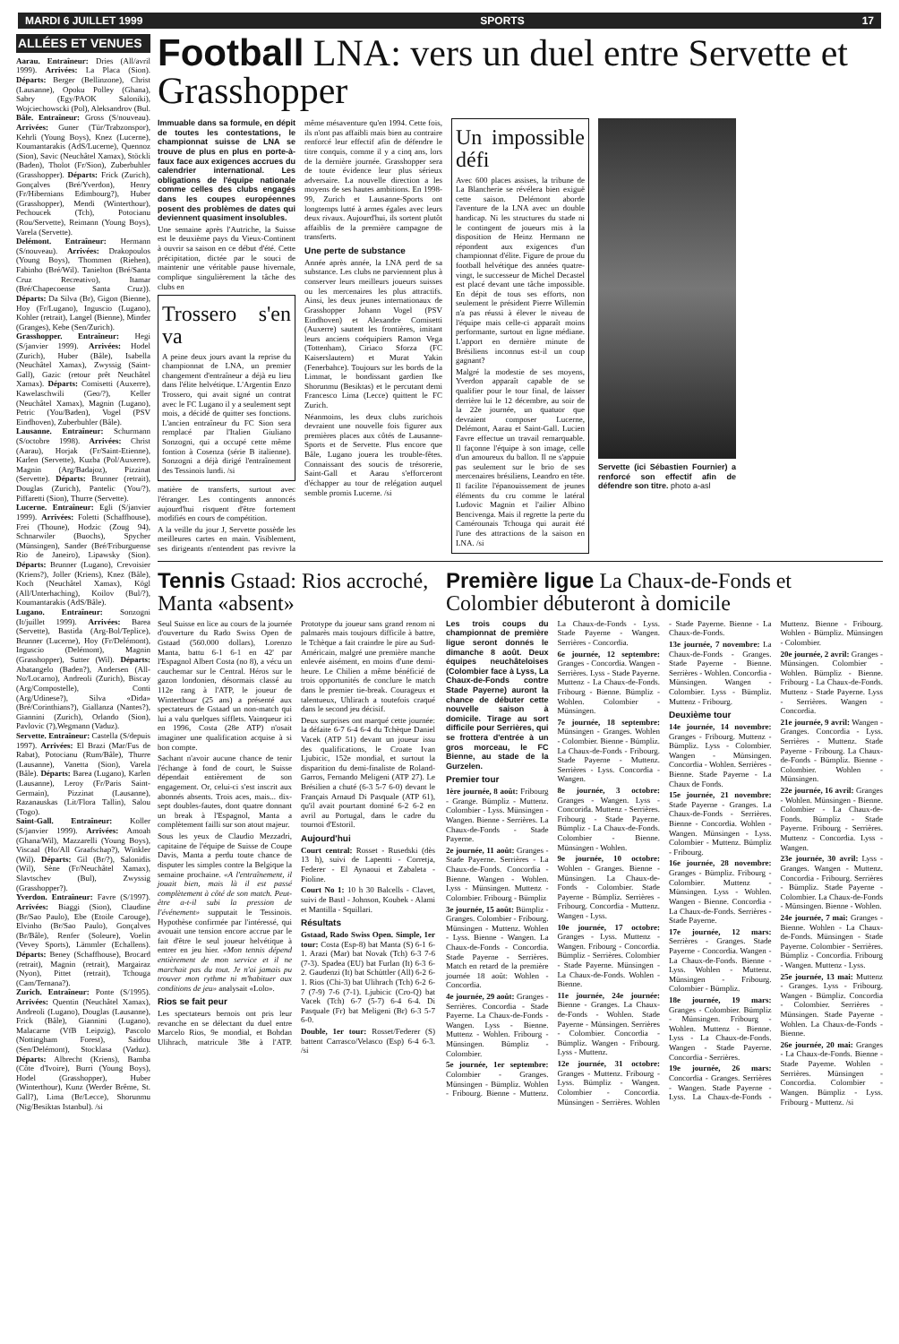MARDI 6 JUILLET 1999 SPORTS 17
ALLÉES ET VENUES
Aarau. Entraîneur: Dries (All/avril 1999). Arrivées: La Placa (Sion). Départs: Berger (Bellinzone), Christ (Lausanne), Opoku Polley (Ghana), Sabry (Egy/PAOK Saloniki), Wojciechowscki (Pol), Aleksandrov (Bul.
Bâle. Entraîneur: Gross (S/nouveau). Arrivées: Guner (Tür/Trabzonspor), Kehrli (Young Boys), Knez (Lucerne), Koumantarakis (AdS/Lucerne), Quennoz (Sion), Savic (Neuchâtel Xamax), Stöckli (Baden), Tholot (Fr/Sion), Zuberbuhler (Grasshopper). Départs: Frick (Zurich), Gonçalves (Bré/Yverdon), Henry (Fr/Hibernians Edimbourg?), Huber (Grasshopper), Mendi (Winterthour), Pechoucek (Tch), Potocianu (Rou/Servette), Reimann (Young Boys), Varela (Servette).
Delémont. Entraîneur: Hermann (S/nouveau). Arrivées: Drakopoulos (Young Boys), Thommen (Riehen), Fabinho (Bré/Wil). Tanielton (Bré/Santa Cruz Recreativo), Itamar (Bré/Chapecoense Santa Cruz)). Départs: Da Silva (Br), Gigon (Bienne), Hoy (Fr/Lugano), Inguscio (Lugano), Kohler (retrait), Langel (Bienne), Minder (Granges), Kebe (Sen/Zurich).
Grasshopper. Entraîneur: Hegi (S/janvier 1999). Arrivées: Hodel (Zurich), Huber (Bâle), Isabella (Neuchâtel Xamax), Zwyssig (Saint-Gall), Gazic (retour prêt Neuchâtel Xamax). Départs: Comisetti (Auxerre), Kawelaschwili (Geo/?), Keller (Neuchâtel Xamax), Magnin (Lugano), Petric (You/Baden), Vogel (PSV Eindhoven), Zuberbuhler (Bâle).
Lausanne. Entraîneur: Schurmann (S/octobre 1998). Arrivées: Christ (Aarau), Horjak (Fr/Saint-Etienne), Karlen (Servette), Kuzba (Pol/Auxerre), Magnin (Arg/Badajoz), Pizzinat (Servette). Départs: Brunner (retrait), Douglas (Zurich), Pantelic (You/?), Piffaretti (Sion), Thurre (Servette).
Lucerne. Entraîneur: Egli (S/janvier 1999). Arrivées: Foletti (Schaffhouse), Frei (Thoune), Hodzic (Zoug 94), Schnarwiler (Buochs), Spycher (Münsingen), Sander (Bré/Friburguense Rio de Janeiro), Lipawsky (Sion). Départs: Brunner (Lugano), Crevoisier (Kriens?), Joller (Kriens), Knez (Bâle), Koch (Neuchâtel Xamax), Kögl (All/Unterhaching), Koilov (Bul/?), Koumantarakis (AdS/Bâle).
Lugano. Entraîneur: Sonzogni (It/juillet 1999). Arrivées: Barea (Servette), Bastida (Arg-Bol/Teplice), Brunner (Lucerne), Hoy (Fr/Delémont), Inguscio (Delémont), Magnin (Grasshopper), Sutter (Wil). Départs: Abatangelo (Baden?), Andersen (All-No/Locarno), Andreoli (Zurich), Biscay (Arg/Compostelle), Conti (Arg/Udinese?), Silva «Dida» (Bré/Corinthians?), Giallanza (Nantes?), Giannini (Zurich), Orlando (Sion), Pavlovic (?),Wegmann (Vaduz).
Servette. Entraîneur: Castella (S/depuis 1997). Arrivées: El Brazi (Mar/Fus de Rabat), Potocianu (Rum/Bâle), Thurre (Lausanne), Vanetta (Sion), Varela (Bâle). Départs: Barea (Lugano), Karlen (Lausanne), Leroy (Fr/Paris Saint-Germain), Pizzinat (Lausanne), Razanauskas (Lit/Flora Tallin), Salou (Togo).
Saint-Gall. Entraîneur: Koller (S/janvier 1999). Arrivées: Amoah (Ghana/Wil), Mazzarelli (Young Boys), Viscaal (Ho/All Graafschap?), Winkler (Wil). Départs: Gil (Br/?), Salonidis (Wil), Sène (Fr/Neuchâtel Xamax), Slavtschev (Bul), Zwyssig (Grasshopper?).
Yverdon. Entraîneur: Favre (S/1997). Arrivées: Biaggi (Sion), Claudine (Br/Sao Paulo), Ebe (Etoile Carouge), Elvinho (Br/Sao Paulo), Gonçalves (Br/Bâle), Renfer (Soleure), Voelin (Vevey Sports), Lämmler (Echallens). Départs: Beney (Schaffhouse), Brocard (retrait), Magnin (retrait), Margairaz (Nyon), Pittet (retrait), Tchouga (Cam/Ternana?).
Zurich. Entraîneur: Ponte (S/1995). Arrivées: Quentin (Neuchâtel Xamax), Andreoli (Lugano), Douglas (Lausanne), Frick (Bâle), Giannini (Lugano), Malacarne (VfB Leipzig), Pascolo (Nottingham Forest), Saidou (Sen/Delémont), Stocklasa (Vaduz). Départs: Albrecht (Kriens), Bamba (Côte d'Ivoire), Burri (Young Boys), Hodel (Grasshopper), Huber (Winterthour), Kunz (Werder Brême, St. Gall?), Lima (Br/Lecce), Shorunmu (Nig/Besiktas Istanbul). /si
Football LNA: vers un duel entre Servette et Grasshopper
Immuable dans sa formule, en dépit de toutes les contestations, le championnat suisse de LNA se trouve de plus en plus en porte-à-faux face aux exigences accrues du calendrier international. Les obligations de l'équipe nationale comme celles des clubs engagés dans les coupes européennes posent des problèmes de dates qui deviennent quasiment insolubles.
Une semaine après l'Autriche, la Suisse est le deuxième pays du Vieux-Continent à ouvrir sa saison en ce début d'été. Cette précipitation, dictée par le souci de maintenir une véritable pause hivernale, complique singulièrement la tâche des clubs en
Trossero s'en va
A peine deux jours avant la reprise du championnat de LNA, un premier changement d'entraîneur a déjà eu lieu dans l'élite helvétique. L'Argentin Enzo Trossero, qui avait signé un contrat avec le FC Lugano il y a seulement sept mois, a décidé de quitter ses fonctions. L'ancien entraîneur du FC Sion sera remplacé par l'Italien Giuliano Sonzogni, qui a occupé cette même fontion à Cosenza (série B italienne). Sonzogni a déjà dirigé l'entraînement des Tessinois lundi. /si
matière de transferts, surtout avec l'étranger. Les contingents annoncés aujourd'hui risquent d'être fortement modifiés en cours de compétition.
A la veille du jour J, Servette possède les meilleures cartes en main. Visiblement, ses dirigeants n'entendent pas revivre la même mésaventure qu'en 1994. Cette fois, ils n'ont pas affaibli mais bien au contraire renforcé leur effectif afin de défendre le titre conquis, comme il y a cinq ans, lors de la dernière journée. Grasshopper sera de toute évidence leur plus sérieux adversaire. La nouvelle direction a les moyens de ses hautes ambitions. En 1998-99, Zurich et Lausanne-Sports ont longtemps lutté à armes égales avec leurs deux rivaux. Aujourd'hui, ils sortent plutôt affaiblis de la première campagne de transferts.
Une perte de substance
Année après année, la LNA perd de sa substance. Les clubs ne parviennent plus à conserver leurs meilleurs joueurs suisses ou les mercenaires les plus attractifs. Ainsi, les deux jeunes internationaux de Grasshopper Johann Vogel (PSV Eindhoven) et Alexandre Comisetti (Auxerre) sautent les frontières, imitant leurs anciens coéquipiers Ramon Vega (Tottenham), Ciriaco Sforza (FC Kaiserslautern) et Murat Yakin (Fenerbahce). Toujours sur les bords de la Limmat, le bondissant gardien Ike Shorunmu (Besiktas) et le percutant demi Francesco Lima (Lecce) quittent le FC Zurich.
Néanmoins, les deux clubs zurichois devraient une nouvelle fois figurer aux premières places aux côtés de Lausanne-Sports et de Servette. Plus encore que Bâle, Lugano jouera les trouble-fêtes. Connaissant des soucis de trésorerie, Saint-Gall et Aarau s'efforceront d'échapper au tour de relégation auquel semble promis Lucerne. /si
Un impossible défi
Avec 600 places assises, la tribune de La Blancherie se révélera bien exiguë cette saison. Delémont aborde l'aventure de la LNA avec un double handicap. Ni les structures du stade ni le contingent de joueurs mis à la disposition de Heinz Hermann ne répondent aux exigences d'un championnat d'élite. Figure de proue du football helvétique des années quatre-vingt, le successeur de Michel Decastel est placé devant une tâche impossible. En dépit de tous ses efforts, non seulement le président Pierre Willemin n'a pas réussi à élever le niveau de l'équipe mais celle-ci apparaît moins performante, surtout en ligne médiane. L'apport en dernière minute de Brésiliens inconnus est-il un coup gagnant?
Malgré la modestie de ses moyens, Yverdon apparaît capable de se qualifier pour le tour final, de laisser derrière lui le 12 décembre, au soir de la 22e journée, un quatuor que devraient composer Lucerne, Delémont, Aarau et Saint-Gall. Lucien Favre effectue un travail remarquable. Il façonne l'équipe à son image, celle d'un amoureux du ballon. Il ne s'appuie pas seulement sur le brio de ses mercenaires brésiliens, Leandro en tête. Il facilite l'épanouissement de jeunes éléments du cru comme le latéral Ludovic Magnin et l'ailier Albino Bencivenga. Mais il regrette la perte du Camérounais Tchouga qui aurait été l'une des attractions de la saison en LNA. /si
Servette (ici Sébastien Fournier) a renforcé son effectif afin de défendre son titre. photo a-asl
Tennis Gstaad: Rios accroché, Manta «absent»
Seul Suisse en lice au cours de la journée d'ouverture du Rado Swiss Open de Gstaad (560.000 dollars), Lorenzo Manta, battu 6-1 6-1 en 42' par l'Espagnol Albert Costa (no 8), a vécu un cauchemar sur le Central. Héros sur le gazon londonien, désormais classé au 112e rang à l'ATP, le joueur de Winterthour (25 ans) a présenté aux spectateurs de Gstaad un non-match qui lui a valu quelques sifflets. Vainqueur ici en 1996, Costa (28e ATP) n'osait imaginer une qualification acquise à si bon compte.
Sachant n'avoir aucune chance de tenir l'échange à fond de court, le Suisse dépendait entièrement de son engagement. Or, celui-ci s'est inscrit aux abonnés absents. Trois aces, mais... dix-sept doubles-fautes, dont quatre donnant un break à l'Espagnol, Manta a complètement failli sur son atout majeur.
Sous les yeux de Claudio Mezzadri, capitaine de l'équipe de Suisse de Coupe Davis, Manta a perdu toute chance de disputer les simples contre la Belgique la semaine prochaine. «A l'entraînement, il jouait bien, mais là il est passé complètement à côté de son match. Peut-être a-t-il subi la pression de l'événement» supputait le Tessinois. Hypothèse confirmée par l'intéressé, qui avouait une tension encore accrue par le fait d'être le seul joueur helvétique à entrer en jeu hier. «Mon tennis dépend entièrement de mon service et il ne marchait pas du tout. Je n'ai jamais pu trouver mon rythme ni m'habituer aux conditions de jeu» analysait «Lolo».
Rios se fait peur
Les spectateurs bernois ont pris leur revanche en se délectant du duel entre Marcelo Rios, 9e mondial, et Bohdan Ulihrach, matricule 38e à l'ATP. Prototype du joueur sans grand renom ni palmarès mais toujours difficile à battre, le Tchèque a fait craindre le pire au Sud-Américain, malgré une première manche enlevée aisément, en moins d'une demi-heure. Le Chilien a même bénéficié de trois opportunités de conclure le match dans le premier tie-break. Courageux et talentueux, Uhlirach a toutefois craqué dans le second jeu décisif.
Deux surprises ont marqué cette journée: la défaite 6-7 6-4 6-4 du Tchèque Daniel Vacek (ATP 51) devant un joueur issu des qualifications, le Croate Ivan Ljubicic, 152e mondial, et surtout la disparition du demi-finaliste de Roland-Garros, Fernando Meligeni (ATP 27). Le Brésilien a chuté (6-3 5-7 6-0) devant le Français Arnaud Di Pasquale (ATP 61), qu'il avait pourtant dominé 6-2 6-2 en avril au Portugal, dans le cadre du tournoi d'Estoril.
Aujourd'hui
Court central: Rosset - Rusedski (dès 13 h), suivi de Lapentti - Corretja, Federer - El Aynaoui et Zabaleta - Pioline.
Court No 1: 10 h 30 Balcells - Clavet, suivi de Bastl - Johnson, Koubek - Alami et Mantilla - Squillari.
Résultats
Gstaad, Rado Swiss Open. Simple, 1er tour: Costa (Esp-8) bat Manta (S) 6-1 6-1. Arazi (Mar) bat Novak (Tch) 6-3 7-6 (7-3). Spadea (EU) bat Furlan (It) 6-3 6-2. Gaudenzi (It) bat Schüttler (All) 6-2 6-1. Rios (Chi-3) bat Ulihrach (Tch) 6-2 6-7 (7-9) 7-6 (7-1). Ljubicic (Cro-Q) bat Vacek (Tch) 6-7 (5-7) 6-4 6-4. Di Pasquale (Fr) bat Meligeni (Br) 6-3 5-7 6-0.
Double, 1er tour: Rosset/Federer (S) battent Carrasco/Velasco (Esp) 6-4 6-3. /si
Première ligue La Chaux-de-Fonds et Colombier débuteront à domicile
Les trois coups du championnat de première ligue seront donnés le dimanche 8 août. Deux équipes neuchâteloises (Colombier face à Lyss, La Chaux-de-Fonds contre Stade Payerne) auront la chance de débuter cette nouvelle saison à domicile. Tirage au sort difficile pour Serrières, qui se frottera d'entrée à un gros morceau, le FC Bienne, au stade de la Gurzelen.
Premier tour
1ère journée, 8 août: Fribourg - Grange. Bümpliz - Muttenz. Colombier - Lyss. Münsingen - Wangen. Bienne - Serrières. La Chaux-de-Fonds - Stade Payerne.
2e journée, 11 août: Granges - Stade Payerne. Serrières - La Chaux-de-Fonds. Concordia - Bienne. Wangen - Wohlen. Lyss - Münsingen. Muttenz - Colombier. Fribourg - Bümpliz
3e journée, 15 août: Bümpliz - Granges. Colombier - Fribourg. Münsingen - Muttenz. Wohlen - Lyss. Bienne - Wangen. La Chaux-de-Fonds - Concordia. Stade Payerne - Serrières. Match en retard de la première journée 18 août: Wohlen - Concordia.
4e journée, 29 août: Granges - Serrières. Concordia - Stade Payerne. La Chaux-de-Fonds - Wangen. Lyss - Bienne. Muttenz - Wohlen. Fribourg - Münsingen. Bümpliz - Colombier.
5e journée, 1er septembre: Colombier - Granges. Münsingen - Bümpliz. Wohlen - Fribourg. Bienne - Muttenz. La Chaux-de-Fonds - Lyss. Stade Payerne - Wangen. Serrières - Concordia.
6e journée, 12 septembre: Granges - Concordia. Wangen - Serrières. Lyss - Stade Payerne. Muttenz - La Chaux-de-Fonds. Fribourg - Bienne. Bümpliz - Wohlen. Colombier - Münsingen.
7e journée, 18 septembre: Münsingen - Granges. Wohlen - Colombier. Bienne - Bümpliz. La Chaux-de-Fonds - Fribourg. Stade Payerne - Muttenz. Serrières - Lyss. Concordia - Wangen.
8e journée, 3 octobre: Granges - Wangen. Lyss - Concorida. Muttenz - Serrières. Fribourg - Stade Payerne. Bümpliz - La Chaux-de-Fonds. Colombier - Bienne. Münsingen - Wohlen.
9e journée, 10 octobre: Wohlen - Granges. Bienne - Münsingen. La Chaux-de-Fonds - Colombier. Stade Payerne - Bümpliz. Serrières - Fribourg. Concordia - Muttenz. Wangen - Lyss.
10e journée, 17 octobre: Granges - Lyss. Muttenz - Wangen. Fribourg - Concordia. Bümpliz - Serrières. Colombier - Stade Payerne. Münsingen - La Chaux-de-Fonds. Wohlen - Bienne.
11e journée, 24e journée: Bienne - Granges. La Chaux-de-Fonds - Wohlen. Stade Payerne - Münsingen. Serrières - Colombier. Concordia - Bümpliz. Wangen - Fribourg. Lyss - Muttenz.
12e journée, 31 octobre: Granges - Muttenz. Fribourg - Lyss. Bümpliz - Wangen. Colombier - Concordia. Münsingen - Serrières. Wohlen - Stade Payerne. Bienne - La Chaux-de-Fonds.
13e journée, 7 novembre: La Chaux-de-Fonds - Granges. Stade Payerne - Bienne. Serrières - Wohlen. Concordia - Münsingen. Wangen - Colombier. Lyss - Bümpliz. Muttenz - Fribourg.
Deuxième tour
14e journée, 14 novembre: Granges - Fribourg. Muttenz - Bümpliz. Lyss - Colombier. Wangen - Münsingen. Concordia - Wohlen. Serrières - Bienne. Stade Payerne - La Chaux de Fonds.
15e journée, 21 novembre: Stade Payerne - Granges. La Chaux-de-Fonds - Serrières. Bienne - Concordia. Wohlen - Wangen. Münsingen - Lyss. Colombier - Muttenz. Bümpliz - Fribourg.
16e journée, 28 novembre: Granges - Bümpliz. Fribourg - Colombier. Muttenz - Münsingen. Lyss - Wohlen. Wangen - Bienne. Concordia - La Chaux-de-Fonds. Serrières - Stade Payerne.
17e journée, 12 mars: Serrières - Granges. Stade Payerne - Concordia. Wangen - La Chaux-de-Fonds. Bienne - Lyss. Wohlen - Muttenz. Münsingen - Fribourg. Colombier - Bümpliz.
18e journée, 19 mars: Granges - Colombier. Bümpliz - Münsingen. Fribourg - Wohlen. Muttenz - Bienne. Lyss - La Chaux-de-Fonds. Wangen - Stade Payerne. Concordia - Serrières.
19e journée, 26 mars: Concordia - Granges. Serrières - Wangen. Stade Payerne - Lyss. La Chaux-de-Fonds - Muttenz. Bienne - Fribourg. Wohlen - Bümpliz. Münsingen - Colombier.
20e journée, 2 avril: Granges - Münsingen. Colombier - Wohlen. Bümpliz - Bienne. Fribourg - La Chaux-de-Fonds. Muttenz - Stade Payerne. Lyss - Serrières. Wangen - Concordia.
21e journée, 9 avril: Wangen - Granges. Concordia - Lyss. Serrières - Muttenz. Stade Payerne - Fribourg. La Chaux-de-Fonds - Bümpliz. Bienne - Colombier. Wohlen - Münsingen.
22e journée, 16 avril: Granges - Wohlen. Münsingen - Bienne. Colombier - La Chaux-de-Fonds. Bümpliz - Stade Payerne. Fribourg - Serrières. Muttenz - Concordia. Lyss - Wangen.
23e journée, 30 avril: Lyss - Granges. Wangen - Muttenz. Concordia - Fribourg. Serrières - Bümpliz. Stade Payerne - Colombier. La Chaux-de-Fonds - Münsingen. Bienne - Wohlen.
24e journée, 7 mai: Granges - Bienne. Wohlen - La Chaux-de-Fonds. Münsingen - Stade Payerne. Colombier - Serrières. Bümpliz - Concordia. Fribourg - Wangen. Muttenz - Lyss.
25e journée, 13 mai: Muttenz - Granges. Lyss - Fribourg. Wangen - Bümpliz. Concordia - Colombier. Serrières - Münsingen. Stade Payerne - Wohlen. La Chaux-de-Fonds - Bienne.
26e journée, 20 mai: Granges - La Chaux-de-Fonds. Bienne - Stade Payerne. Wohlen - Serrières. Münsingen - Concordia. Colombier - Wangen. Bümpliz - Lyss. Fribourg - Muttenz. /si